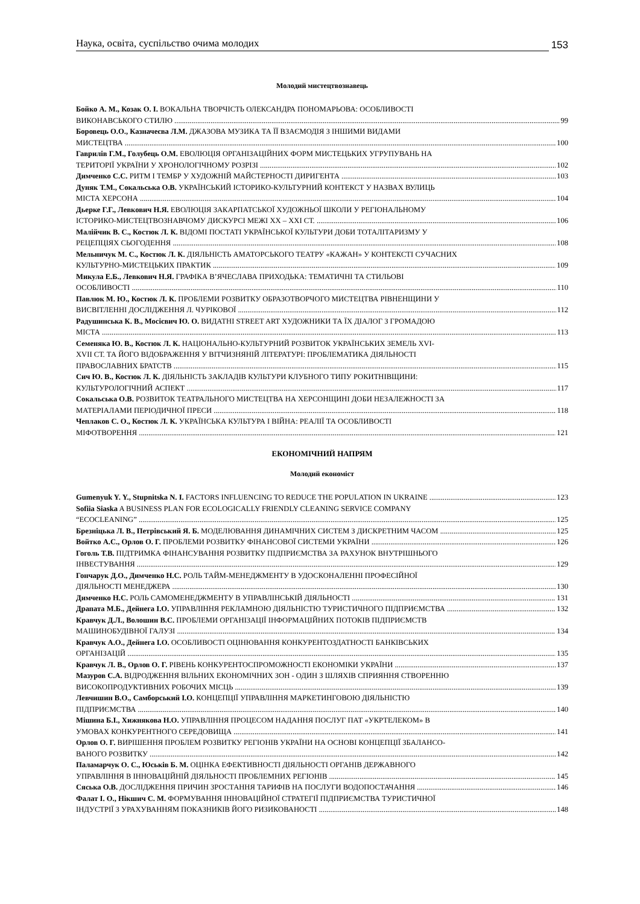Наука, освіта, суспільство очима молодих 153
Молодий мистецтвознавець
Бойко А. М., Козак О. І. ВОКАЛЬНА ТВОРЧІСТЬ ОЛЕКСАНДРА ПОНОМАРЬОВА: ОСОБЛИВОСТІ
ВИКОНАВСЬКОГО СТИЛЮ 99
Боровець О.О., Казначеєва Л.М. ДЖАЗОВА МУЗИКА ТА ЇЇ ВЗАЄМОДІЯ З ІНШИМИ ВИДАМИ
МИСТЕЦТВА 100
Гаврилів Г.М., Голубець О.М. ЕВОЛЮЦІЯ ОРГАНІЗАЦІЙНИХ ФОРМ МИСТЕЦЬКИХ УГРУПУВАНЬ НА
ТЕРИТОРІЇ УКРАЇНИ У ХРОНОЛОГІЧНОМУ РОЗРІЗІ 102
Димченко С.С. РИТМ І ТЕМБР У ХУДОЖНІЙ МАЙСТЕРНОСТІ ДИРИГЕНТА 103
Дуняк Т.М., Сокальська О.В. УКРАЇНСЬКИЙ ІСТОРИКО-КУЛЬТУРНИЙ КОНТЕКСТ У НАЗВАХ ВУЛИЦЬ
МІСТА ХЕРСОНА 104
Дьерке Г.Г., Левкович Н.Я. ЕВОЛЮЦІЯ ЗАКАРПАТСЬКОЇ ХУДОЖНЬОЇ ШКОЛИ У РЕГІОНАЛЬНОМУ
ІСТОРИКО-МИСТЕЦТВОЗНАВЧОМУ ДИСКУРСІ МЕЖІ ХХ – ХХІ СТ. 106
Малійчик В. С., Костюк Л. К. ВІДОМІ ПОСТАТІ УКРАЇНСЬКОЇ КУЛЬТУРИ ДОБИ ТОТАЛІТАРИЗМУ У
РЕЦЕПЦІЯХ СЬОГОДЕННЯ 108
Мельничук М. С., Костюк Л. К. ДІЯЛЬНІСТЬ АМАТОРСЬКОГО ТЕАТРУ «КАЖАН» У КОНТЕКСТІ СУЧАСНИХ
КУЛЬТУРНО-МИСТЕЦЬКИХ ПРАКТИК 109
Микула Е.Б., Левкович Н.Я. ГРАФІКА В’ЯЧЕСЛАВА ПРИХОДЬКА: ТЕМАТИЧНІ ТА СТИЛЬОВІ
ОСОБЛИВОСТІ 110
Павлюк М. Ю., Костюк Л. К. ПРОБЛЕМИ РОЗВИТКУ ОБРАЗОТВОРЧОГО МИСТЕЦТВА РІВНЕНЩИНИ У
ВИСВІТЛЕННІ ДОСЛІДЖЕННЯ Л. ЧУРІКОВОЇ 112
Радушинська К. В., Мосієвич Ю. О. ВИДАТНІ STREET ART ХУДОЖНИКИ ТА ЇХ ДІАЛОГ З ГРОМАДОЮ
МІСТА 113
Семеняка Ю. В., Костюк Л. К. НАЦІОНАЛЬНО-КУЛЬТУРНИЙ РОЗВИТОК УКРАЇНСЬКИХ ЗЕМЕЛЬ XVI-
XVII СТ. ТА ЙОГО ВІДОБРАЖЕННЯ У ВІТЧИЗНЯНІЙ ЛІТЕРАТУРІ: ПРОБЛЕМАТИКА ДІЯЛЬНОСТІ
ПРАВОСЛАВНИХ БРАТСТВ 115
Сич Ю. В., Костюк Л. К. ДІЯЛЬНІСТЬ ЗАКЛАДІВ КУЛЬТУРИ КЛУБНОГО ТИПУ РОКИТНІВЩИНИ:
КУЛЬТУРОЛОГІЧНИЙ АСПЕКТ 117
Сокальська О.В. РОЗВИТОК ТЕАТРАЛЬНОГО МИСТЕЦТВА НА ХЕРСОНЩИНІ ДОБИ НЕЗАЛЕЖНОСТІ ЗА
МАТЕРІАЛАМИ ПЕРІОДИЧНОЇ ПРЕСИ 118
Чеплаков С. О., Костюк Л. К. УКРАЇНСЬКА КУЛЬТУРА І ВІЙНА: РЕАЛІЇ ТА ОСОБЛИВОСТІ
МІФОТВОРЕННЯ 121
ЕКОНОМІЧНИЙ НАПРЯМ
Молодий економіст
Gumenyuk Y. Y., Stupnitska N. I. FACTORS INFLUENCING TO REDUCE THE POPULATION IN UKRAINE 123
Sofiia Siaska A BUSINESS PLAN FOR ECOLOGICALLY FRIENDLY CLEANING SERVICE COMPANY
“ECOCLEANING” 125
Брезніцька Л. В., Петрівський Я. Б. МОДЕЛЮВАННЯ ДИНАМІЧНИХ СИСТЕМ З ДИСКРЕТНИМ ЧАСОМ 125
Войтко А.С., Орлов О. Г. ПРОБЛЕМИ РОЗВИТКУ ФІНАНСОВОЇ СИСТЕМИ УКРАЇНИ 126
Гоголь Т.В. ПІДТРИМКА ФІНАНСУВАННЯ РОЗВИТКУ ПІДПРИЄМСТВА ЗА РАХУНОК ВНУТРІШНЬОГО
ІНВЕСТУВАННЯ 129
Гончарук Д.О., Димченко Н.С. РОЛЬ ТАЙМ-МЕНЕДЖМЕНТУ В УДОСКОНАЛЕННІ ПРОФЕСІЙНОЇ
ДІЯЛЬНОСТІ МЕНЕДЖЕРА 130
Димченко Н.С. РОЛЬ САМОМЕНЕДЖМЕНТУ В УПРАВЛІНСЬКІЙ ДІЯЛЬНОСТІ 131
Драпата М.Б., Дейнега І.О. УПРАВЛІННЯ РЕКЛАМНОЮ ДІЯЛЬНІСТЮ ТУРИСТИЧНОГО ПІДПРИЄМСТВА 132
Кравчук Д.Л., Волошин В.С. ПРОБЛЕМИ ОРГАНІЗАЦІЇ ІНФОРМАЦІЙНИХ ПОТОКІВ ПІДПРИЄМСТВ
МАШИНОБУДІВНОЇ ГАЛУЗІ 134
Кравчук А.О., Дейнега І.О. ОСОБЛИВОСТІ ОЦІНЮВАННЯ КОНКУРЕНТОЗДАТНОСТІ БАНКІВСЬКИХ
ОРГАНІЗАЦІЙ 135
Кравчук Л. В., Орлов О. Г. РІВЕНЬ КОНКУРЕНТОСПРОМОЖНОСТІ ЕКОНОМІКИ УКРАЇНИ 137
Мазуров С.А. ВІДРОДЖЕННЯ ВІЛЬНИХ ЕКОНОМІЧНИХ ЗОН - ОДИН З ШЛЯХІВ СПРИЯННЯ СТВОРЕННЮ
ВИСОКОПРОДУКТИВНИХ РОБОЧИХ МІСЦЬ 139
Левчишин В.О., Самборський І.О. КОНЦЕПЦІЇ УПРАВЛІННЯ МАРКЕТИНГОВОЮ ДІЯЛЬНІСТЮ
ПІДПРИЄМСТВА 140
Мішина Б.І., Хижнякова Н.О. УПРАВЛІННЯ ПРОЦЕСОМ НАДАННЯ ПОСЛУГ ПАТ «УКРТЕЛЕКОМ» В
УМОВАХ КОНКУРЕНТНОГО СЕРЕДОВИЩА 141
Орлов О. Г. ВИРІШЕННЯ ПРОБЛЕМ РОЗВИТКУ РЕГІОНІВ УКРАЇНИ НА ОСНОВІ КОНЦЕПЦІЇ ЗБАЛАНСО-
ВАНОГО РОЗВИТКУ 142
Паламарчук О. С., Юськів Б. М. ОЦІНКА ЕФЕКТИВНОСТІ ДІЯЛЬНОСТІ ОРГАНІВ ДЕРЖАВНОГО
УПРАВЛІННЯ В ІННОВАЦІЙНІЙ ДІЯЛЬНОСТІ ПРОБЛЕМНИХ РЕГІОНІВ 145
Сяська О.В. ДОСЛІДЖЕННЯ ПРИЧИН ЗРОСТАННЯ ТАРИФІВ НА ПОСЛУГИ ВОДОПОСТАЧАННЯ 146
Фалат І. О., Нікшич С. М. ФОРМУВАННЯ ІННОВАЦІЙНОЇ СТРАТЕГІЇ ПІДПРИЄМСТВА ТУРИСТИЧНОЇ
ІНДУСТРІЇ З УРАХУВАННЯМ ПОКАЗНИКІВ ЙОГО РИЗИКОВАНОСТІ 148